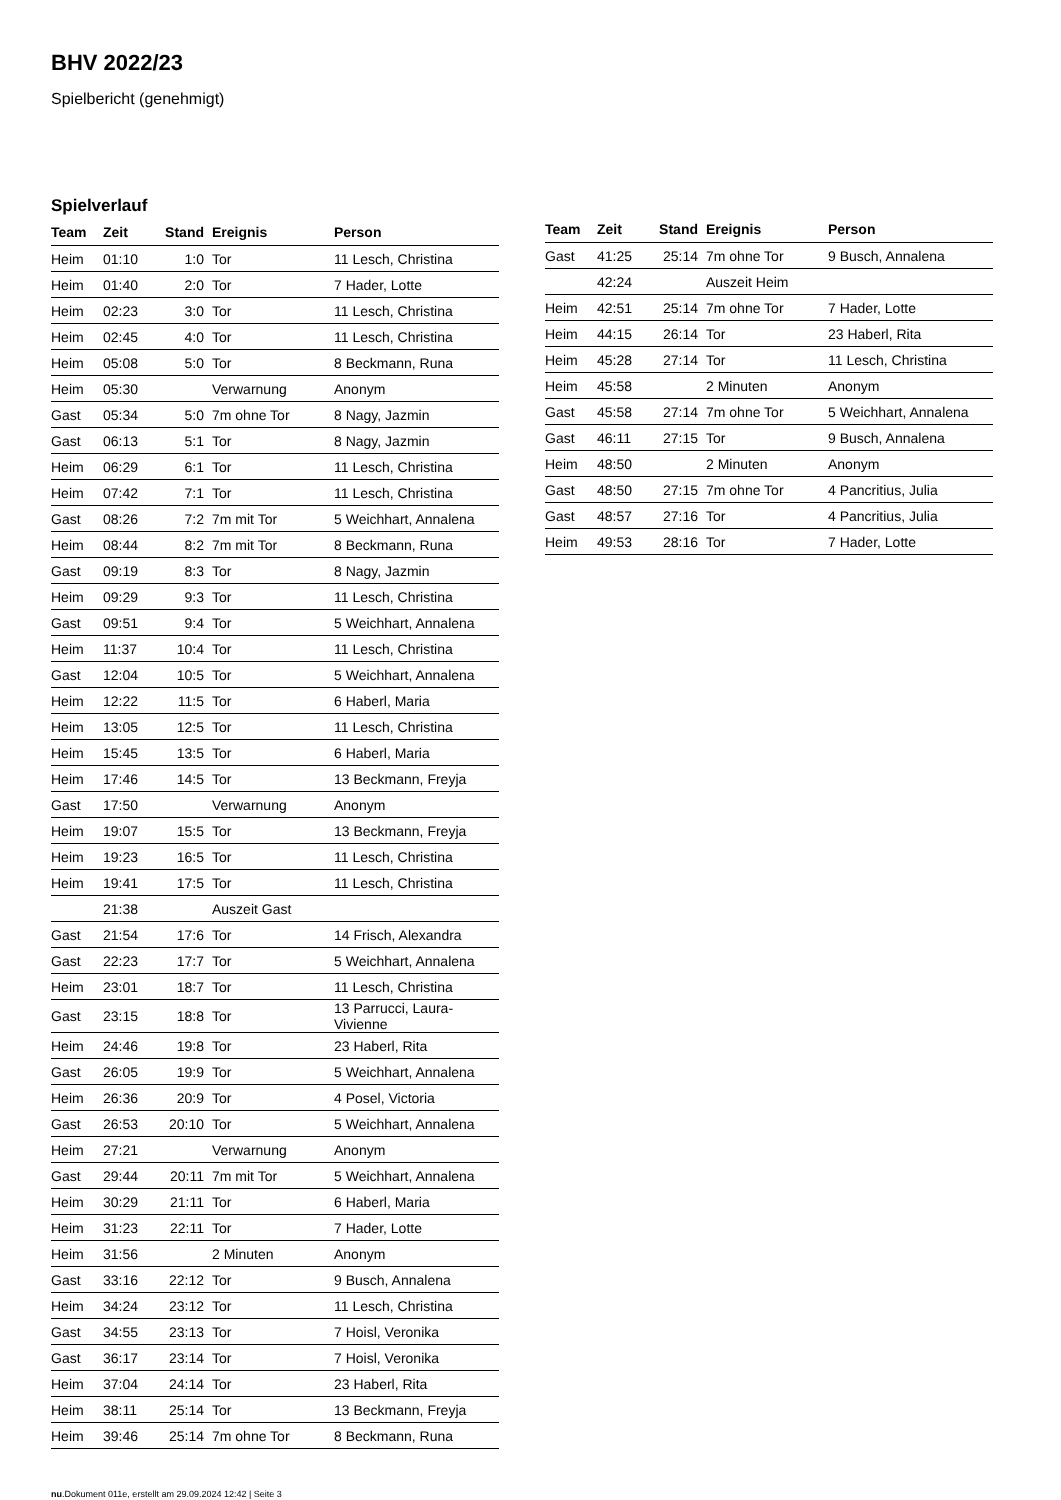BHV 2022/23
Spielbericht (genehmigt)
Spielverlauf
| Team | Zeit | Stand | Ereignis | Person |
| --- | --- | --- | --- | --- |
| Heim | 01:10 | 1:0 | Tor | 11 Lesch, Christina |
| Heim | 01:40 | 2:0 | Tor | 7 Hader, Lotte |
| Heim | 02:23 | 3:0 | Tor | 11 Lesch, Christina |
| Heim | 02:45 | 4:0 | Tor | 11 Lesch, Christina |
| Heim | 05:08 | 5:0 | Tor | 8 Beckmann, Runa |
| Heim | 05:30 | | Verwarnung | Anonym |
| Gast | 05:34 | 5:0 | 7m ohne Tor | 8 Nagy, Jazmin |
| Gast | 06:13 | 5:1 | Tor | 8 Nagy, Jazmin |
| Heim | 06:29 | 6:1 | Tor | 11 Lesch, Christina |
| Heim | 07:42 | 7:1 | Tor | 11 Lesch, Christina |
| Gast | 08:26 | 7:2 | 7m mit Tor | 5 Weichhart, Annalena |
| Heim | 08:44 | 8:2 | 7m mit Tor | 8 Beckmann, Runa |
| Gast | 09:19 | 8:3 | Tor | 8 Nagy, Jazmin |
| Heim | 09:29 | 9:3 | Tor | 11 Lesch, Christina |
| Gast | 09:51 | 9:4 | Tor | 5 Weichhart, Annalena |
| Heim | 11:37 | 10:4 | Tor | 11 Lesch, Christina |
| Gast | 12:04 | 10:5 | Tor | 5 Weichhart, Annalena |
| Heim | 12:22 | 11:5 | Tor | 6 Haberl, Maria |
| Heim | 13:05 | 12:5 | Tor | 11 Lesch, Christina |
| Heim | 15:45 | 13:5 | Tor | 6 Haberl, Maria |
| Heim | 17:46 | 14:5 | Tor | 13 Beckmann, Freyja |
| Gast | 17:50 | | Verwarnung | Anonym |
| Heim | 19:07 | 15:5 | Tor | 13 Beckmann, Freyja |
| Heim | 19:23 | 16:5 | Tor | 11 Lesch, Christina |
| Heim | 19:41 | 17:5 | Tor | 11 Lesch, Christina |
| | 21:38 | | Auszeit Gast | |
| Gast | 21:54 | 17:6 | Tor | 14 Frisch, Alexandra |
| Gast | 22:23 | 17:7 | Tor | 5 Weichhart, Annalena |
| Heim | 23:01 | 18:7 | Tor | 11 Lesch, Christina |
| Gast | 23:15 | 18:8 | Tor | 13 Parrucci, Laura-Vivienne |
| Heim | 24:46 | 19:8 | Tor | 23 Haberl, Rita |
| Gast | 26:05 | 19:9 | Tor | 5 Weichhart, Annalena |
| Heim | 26:36 | 20:9 | Tor | 4 Posel, Victoria |
| Gast | 26:53 | 20:10 | Tor | 5 Weichhart, Annalena |
| Heim | 27:21 | | Verwarnung | Anonym |
| Gast | 29:44 | 20:11 | 7m mit Tor | 5 Weichhart, Annalena |
| Heim | 30:29 | 21:11 | Tor | 6 Haberl, Maria |
| Heim | 31:23 | 22:11 | Tor | 7 Hader, Lotte |
| Heim | 31:56 | | 2 Minuten | Anonym |
| Gast | 33:16 | 22:12 | Tor | 9 Busch, Annalena |
| Heim | 34:24 | 23:12 | Tor | 11 Lesch, Christina |
| Gast | 34:55 | 23:13 | Tor | 7 Hoisl, Veronika |
| Gast | 36:17 | 23:14 | Tor | 7 Hoisl, Veronika |
| Heim | 37:04 | 24:14 | Tor | 23 Haberl, Rita |
| Heim | 38:11 | 25:14 | Tor | 13 Beckmann, Freyja |
| Heim | 39:46 | 25:14 | 7m ohne Tor | 8 Beckmann, Runa |
| Team | Zeit | Stand | Ereignis | Person |
| --- | --- | --- | --- | --- |
| Gast | 41:25 | 25:14 | 7m ohne Tor | 9 Busch, Annalena |
| | 42:24 | | Auszeit Heim | |
| Heim | 42:51 | 25:14 | 7m ohne Tor | 7 Hader, Lotte |
| Heim | 44:15 | 26:14 | Tor | 23 Haberl, Rita |
| Heim | 45:28 | 27:14 | Tor | 11 Lesch, Christina |
| Heim | 45:58 | | 2 Minuten | Anonym |
| Gast | 45:58 | 27:14 | 7m ohne Tor | 5 Weichhart, Annalena |
| Gast | 46:11 | 27:15 | Tor | 9 Busch, Annalena |
| Heim | 48:50 | | 2 Minuten | Anonym |
| Gast | 48:50 | 27:15 | 7m ohne Tor | 4 Pancritius, Julia |
| Gast | 48:57 | 27:16 | Tor | 4 Pancritius, Julia |
| Heim | 49:53 | 28:16 | Tor | 7 Hader, Lotte |
nu.Dokument 011e, erstellt am 29.09.2024 12:42 | Seite 3